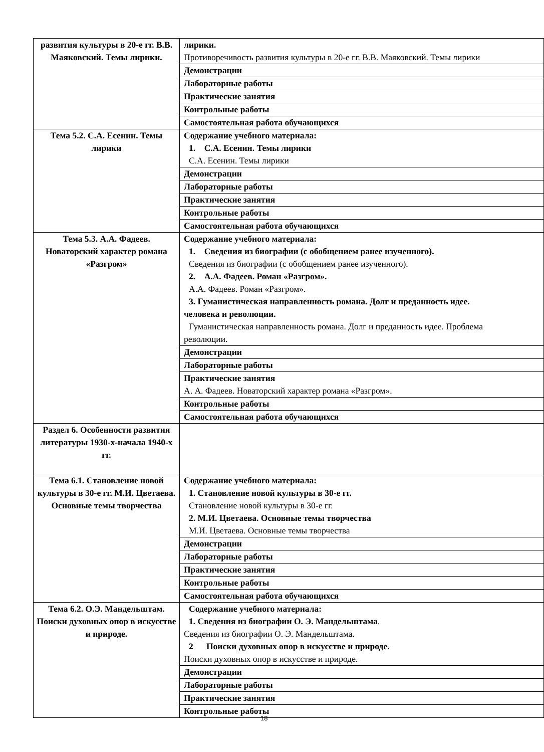| развития культуры в 20-е гг. В.В. Маяковский. Темы лирики. | лирики. Противоречивость развития культуры в 20-е гг. В.В. Маяковский. Темы лирики |
| | Демонстрации |
| | Лабораторные работы |
| | Практические занятия |
| | Контрольные работы |
| | Самостоятельная работа обучающихся |
| Тема 5.2. С.А. Есенин. Темы лирики | Содержание учебного материала: 1. С.А. Есенин. Темы лирики С.А. Есенин. Темы лирики |
| | Демонстрации |
| | Лабораторные работы |
| | Практические занятия |
| | Контрольные работы |
| | Самостоятельная работа обучающихся |
| Тема 5.3. А.А. Фадеев. Новаторский характер романа «Разгром» | Содержание учебного материала: 1. Сведения из биографии (с обобщением ранее изученного). Сведения из биографии (с обобщением ранее изученного). 2. А.А. Фадеев. Роман «Разгром». А.А. Фадеев. Роман «Разгром». 3. Гуманистическая направленность романа. Долг и преданность идее. человека и революции. Гуманистическая направленность романа. Долг и преданность идее. Проблема революции. |
| | Демонстрации |
| | Лабораторные работы |
| | Практические занятия А. А. Фадеев. Новаторский характер романа «Разгром». |
| | Контрольные работы |
| | Самостоятельная работа обучающихся |
| Раздел 6. Особенности развития литературы 1930-х-начала 1940-х гг. | |
| Тема 6.1. Становление новой культуры в 30-е гг. М.И. Цветаева. Основные темы творчества | Содержание учебного материала: 1. Становление новой культуры в 30-е гг. Становление новой культуры в 30-е гг. 2. М.И. Цветаева. Основные темы творчества М.И. Цветаева. Основные темы творчества |
| | Демонстрации |
| | Лабораторные работы |
| | Практические занятия |
| | Контрольные работы |
| | Самостоятельная работа обучающихся |
| Тема 6.2. О.Э. Мандельштам. Поиски духовных опор в искусстве и природе. | Содержание учебного материала: 1. Сведения из биографии О. Э. Мандельштама . Сведения из биографии О. Э. Мандельштама. 2 Поиски духовных опор в искусстве и природе. Поиски духовных опор в искусстве и природе. |
| | Демонстрации |
| | Лабораторные работы |
| | Практические занятия |
| | Контрольные работы |
18